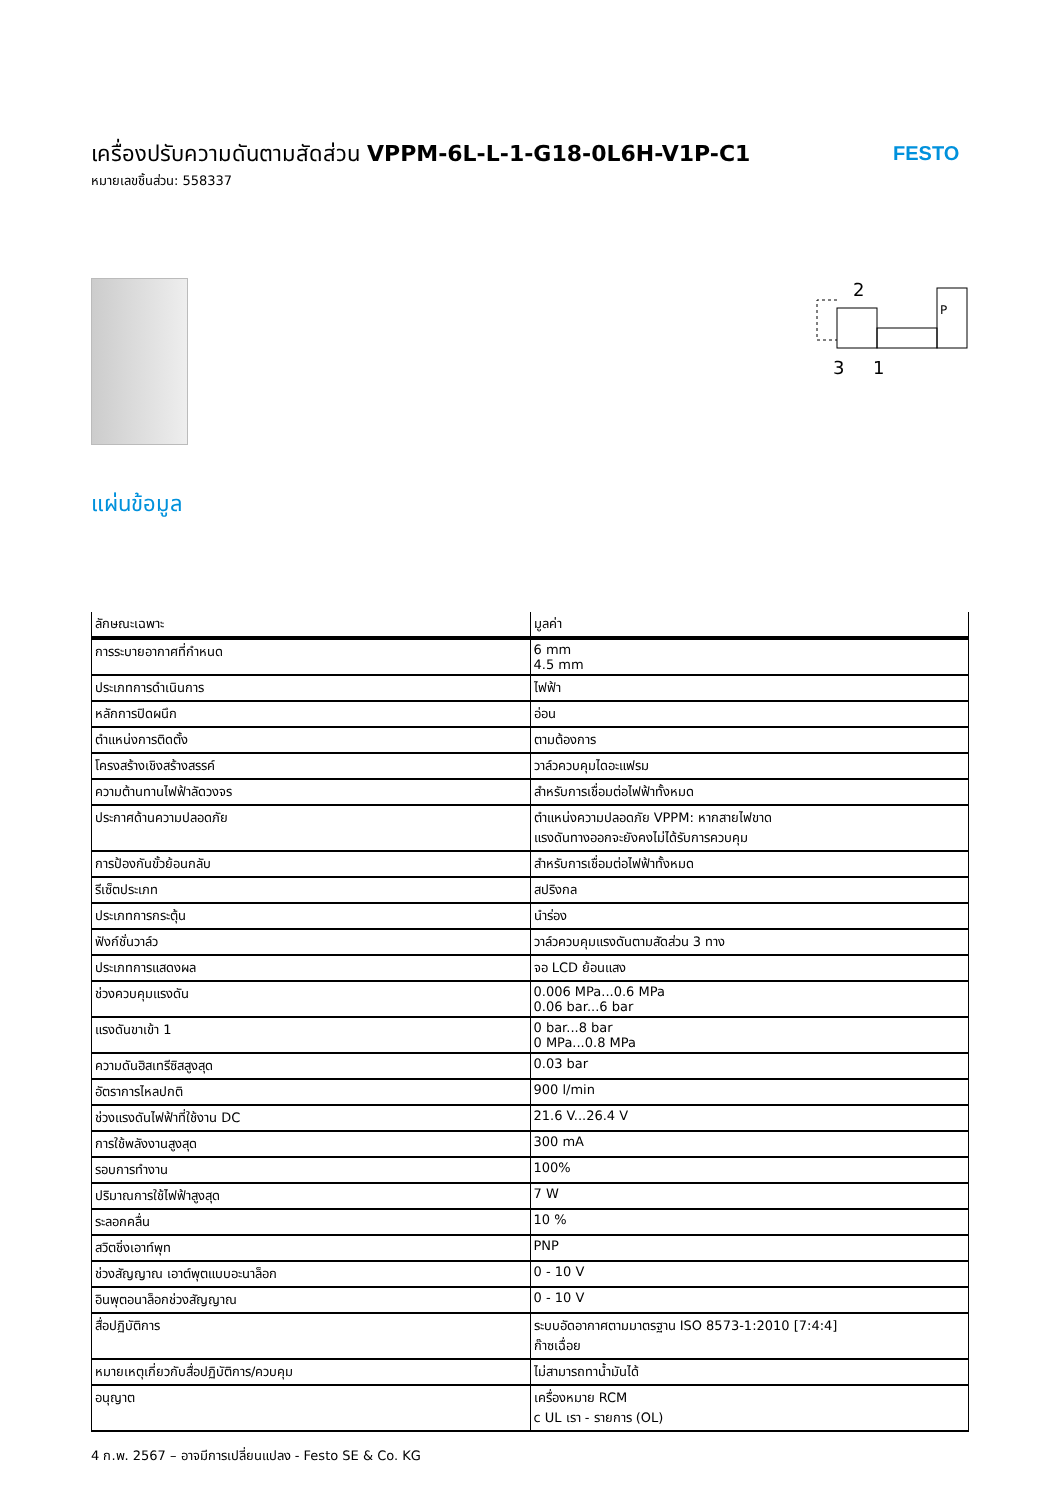เครื่องปรับความดันตามสัดส่วน VPPM-6L-L-1-G18-0L6H-V1P-C1
หมายเลขชิ้นส่วน: 558337
FESTO
2
3
1
P
แผ่นข้อมูล
| ลักษณะเฉพาะ | มูลค่า |
| --- | --- |
| การระบายอากาศที่กำหนด | 6 mm 4.5 mm |
| ประเภทการดำเนินการ | ไฟฟ้า |
| หลักการปิดผนึก | อ่อน |
| ตำแหน่งการติดตั้ง | ตามต้องการ |
| โครงสร้างเชิงสร้างสรรค์ | วาล์วควบคุมไดอะแฟรม |
| ความต้านทานไฟฟ้าลัดวงจร | สำหรับการเชื่อมต่อไฟฟ้าทั้งหมด |
| ประกาศด้านความปลอดภัย | ตำแหน่งความปลอดภัย VPPM: หากสายไฟขาด แรงดันทางออกจะยังคงไม่ได้รับการควบคุม |
| การป้องกันขั้วย้อนกลับ | สำหรับการเชื่อมต่อไฟฟ้าทั้งหมด |
| รีเซ็ตประเภท | สปริงกล |
| ประเภทการกระตุ้น | นำร่อง |
| ฟังก์ชั่นวาล์ว | วาล์วควบคุมแรงดันตามสัดส่วน 3 ทาง |
| ประเภทการแสดงผล | จอ LCD ย้อนแสง |
| ช่วงควบคุมแรงดัน | 0.006 MPa...0.6 MPa 0.06 bar...6 bar |
| แรงดันขาเข้า 1 | 0 bar...8 bar 0 MPa...0.8 MPa |
| ความดันฮิสเทรีซิสสูงสุด | 0.03 bar |
| อัตราการไหลปกติ | 900 l/min |
| ช่วงแรงดันไฟฟ้าที่ใช้งาน DC | 21.6 V...26.4 V |
| การใช้พลังงานสูงสุด | 300 mA |
| รอบการทำงาน | 100% |
| ปริมาณการใช้ไฟฟ้าสูงสุด | 7 W |
| ระลอกคลื่น | 10 % |
| สวิตชิ่งเอาท์พุท | PNP |
| ช่วงสัญญาณ เอาต์พุตแบบอะนาล็อก | 0 - 10 V |
| อินพุตอนาล็อกช่วงสัญญาณ | 0 - 10 V |
| สื่อปฏิบัติการ | ระบบอัดอากาศตามมาตรฐาน ISO 8573-1:2010 [7:4:4] ก๊าซเฉื่อย |
| หมายเหตุเกี่ยวกับสื่อปฏิบัติการ/ควบคุม | ไม่สามารถทาน้ำมันได้ |
| อนุญาต | เครื่องหมาย RCM c UL เรา - รายการ (OL) |
4 ก.พ. 2567 – อาจมีการเปลี่ยนแปลง - Festo SE & Co. KG